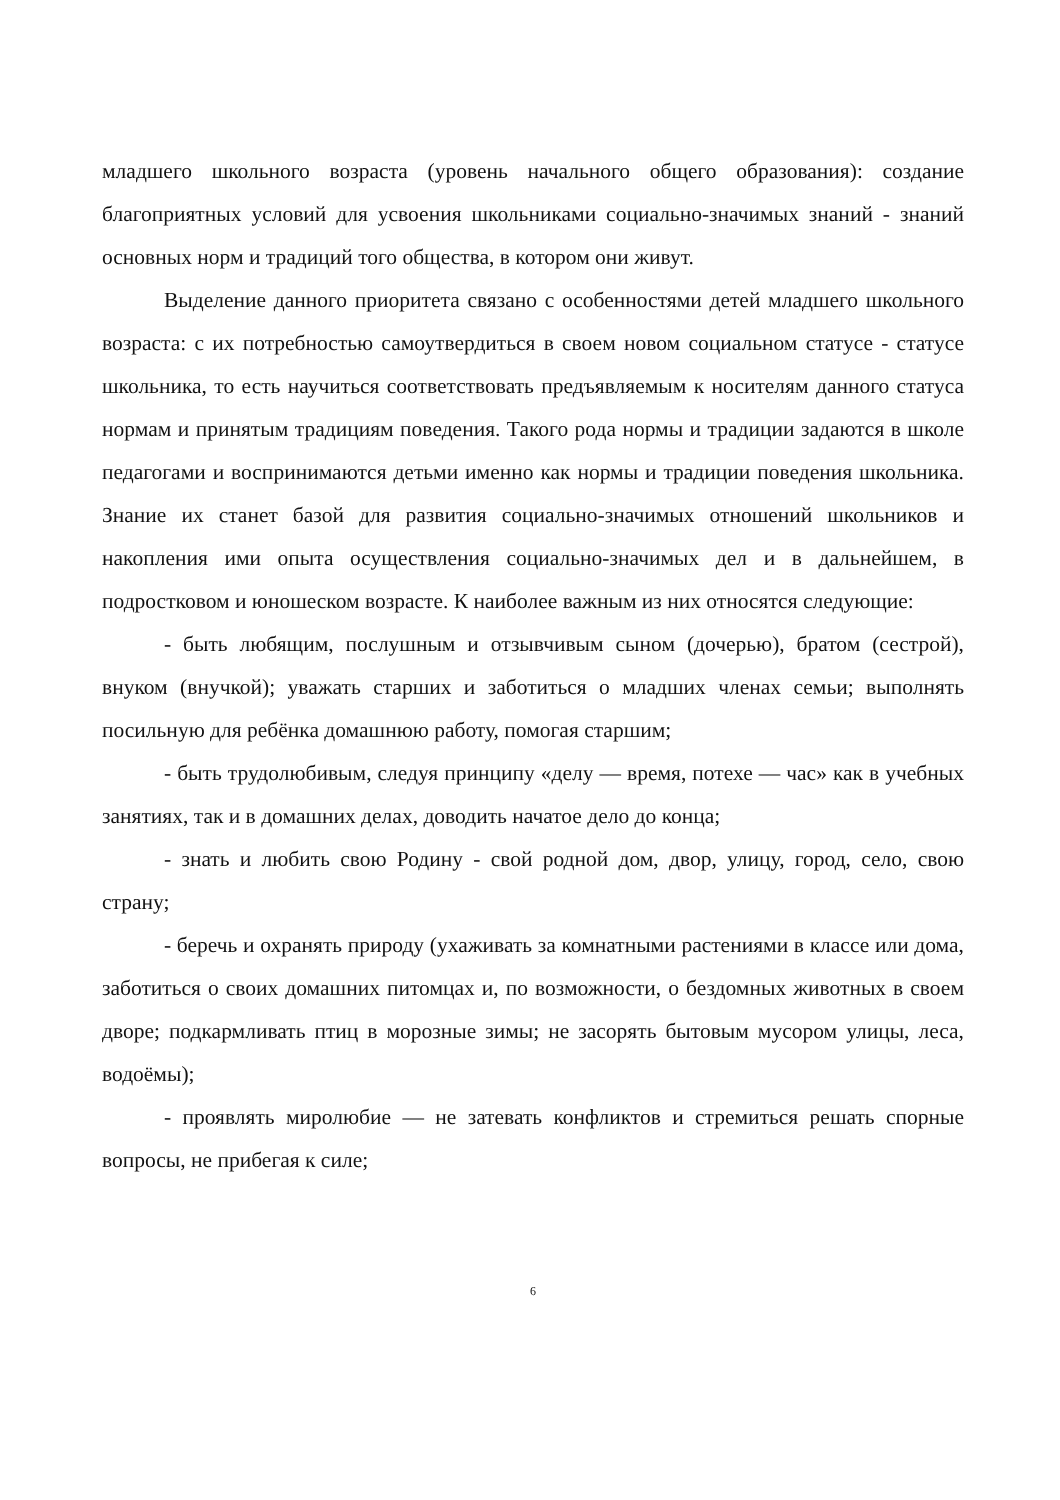младшего школьного возраста (уровень начального общего образования): создание благоприятных условий для усвоения школьниками социально-значимых знаний - знаний основных норм и традиций того общества, в котором они живут.
Выделение данного приоритета связано с особенностями детей младшего школьного возраста: с их потребностью самоутвердиться в своем новом социальном статусе - статусе школьника, то есть научиться соответствовать предъявляемым к носителям данного статуса нормам и принятым традициям поведения. Такого рода нормы и традиции задаются в школе педагогами и воспринимаются детьми именно как нормы и традиции поведения школьника. Знание их станет базой для развития социально-значимых отношений школьников и накопления ими опыта осуществления социально-значимых дел и в дальнейшем, в подростковом и юношеском возрасте. К наиболее важным из них относятся следующие:
- быть любящим, послушным и отзывчивым сыном (дочерью), братом (сестрой), внуком (внучкой); уважать старших и заботиться о младших членах семьи; выполнять посильную для ребёнка домашнюю работу, помогая старшим;
- быть трудолюбивым, следуя принципу «делу — время, потехе — час» как в учебных занятиях, так и в домашних делах, доводить начатое дело до конца;
- знать и любить свою Родину - свой родной дом, двор, улицу, город, село, свою страну;
- беречь и охранять природу (ухаживать за комнатными растениями в классе или дома, заботиться о своих домашних питомцах и, по возможности, о бездомных животных в своем дворе; подкармливать птиц в морозные зимы; не засорять бытовым мусором улицы, леса, водоёмы);
- проявлять миролюбие — не затевать конфликтов и стремиться решать спорные вопросы, не прибегая к силе;
6